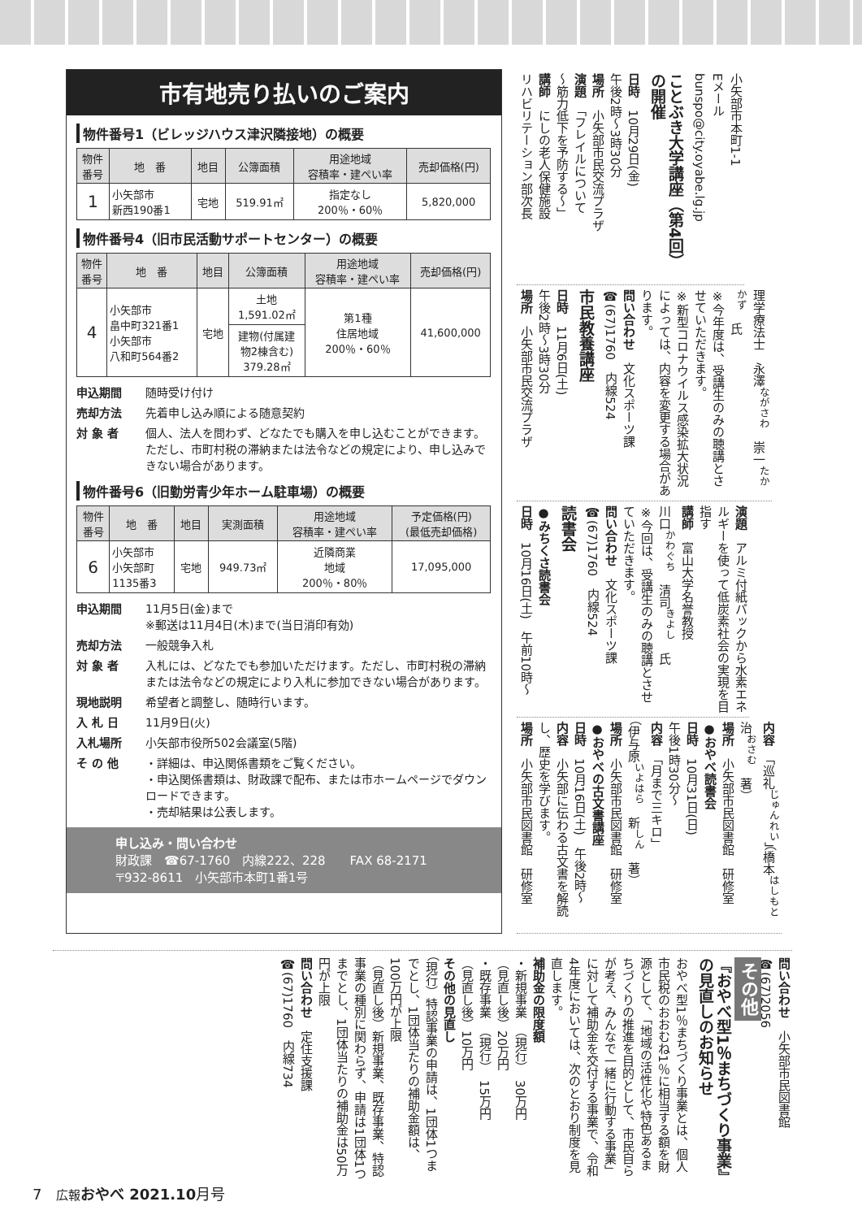小矢部市本町1-1
Eメール
bunspo@city.oyabe.lg.jp
ことぶき大学講座（第4回）の開催
日時　10月29日(金)
午後2時～3時30分
場所　小矢部市民交流プラザ
演題　「フレイルについて
～筋力低下を予防する～」
講師　にしの老人保健施設
リハビリテーション部次長
理学療法士　永澤<sup>ながさわ</sup>　崇一<sup>たかかず</sup>　氏
※今年度は、受講生のみの聴講とさせていただきます。
※新型コロナウイルス感染拡大状況によっては、内容を変更する場合があります。
問い合わせ　文化スポーツ課
☎(67)1760　内線524
市民教養講座
日時　11月6日(土)
午後2時～3時30分
場所　小矢部市民交流プラザ
演題　アルミ付紙パックから水素エネルギーを使って低炭素社会の実現を目指す
講師　富山大学名誉教授
川口<sup>かわぐち</sup>　清司<sup>きよし</sup>　氏
※今回は、受講生のみの聴講とさせていただきます。
問い合わせ　文化スポーツ課
☎(67)1760　内線524
読書会
●みちくさ読書会
日時　10月16日(土)　午前10時～
内容　「巡礼<sup>じゅんれい</sup>」（橋本<sup>はしもと</sup>　治<sup>おさむ</sup>　著）
場所　小矢部市民図書館　研修室
●おやべ読書会
日時　10月31日(日)
午後1時30分～
内容　「月まで三キロ」
（伊与原<sup>いよはら</sup>　新<sup>しん</sup>　著）
場所　小矢部市民図書館　研修室
●おやべの古文書講座
日時　10月16日(土)　午後2時～
内容　小矢部に伝わる古文書を解読し、歴史を学びます。
場所　小矢部市民図書館　研修室
市有地売り払いのご案内
物件番号1（ビレッジハウス津沢隣接地）の概要
| 物件 番号 | 地 番 | 地目 | 公簿面積 | 用途地域 容積率・建ぺい率 | 売却価格(円) |
| --- | --- | --- | --- | --- | --- |
| 1 | 小矢部市 新西190番1 | 宅地 | 519.91㎡ | 指定なし 200％・60％ | 5,820,000 |
物件番号4（旧市民活動サポートセンター）の概要
| 物件 番号 | 地 番 | 地目 | 公簿面積 | 用途地域 容積率・建ぺい率 | 売却価格(円) |
| --- | --- | --- | --- | --- | --- |
| 4 | 小矢部市 畠中町321番1 小矢部市 八和町564番2 | 宅地 | 土地 1,591.02㎡ | 第1種 住居地域 200％・60％ | 41,600,000 |
| | | | 建物(付属建 物2棟含む) 379.28㎡ | | |
申込期間 随時受け付け 売却方法 先着申し込み順による随意契約 対 象 者 個人、法人を問わず、どなたでも購入を申し込むことができます。ただし、市町村税の滞納または法令などの規定により、申し込みできない場合があります。
物件番号6（旧勤労青少年ホーム駐車場）の概要
| 物件 番号 | 地 番 | 地目 | 実測面積 | 用途地域 容積率・建ぺい率 | 予定価格(円) (最低売却価格) |
| --- | --- | --- | --- | --- | --- |
| 6 | 小矢部市 小矢部町 1135番3 | 宅地 | 949.73㎡ | 近隣商業 地域 200％・80％ | 17,095,000 |
申込期間 11月5日(金)まで
※郵送は11月4日(木)まで(当日消印有効) 売却方法 一般競争入札 対 象 者 入札には、どなたでも参加いただけます。ただし、市町村税の滞納または法令などの規定により入札に参加できない場合があります。 現地説明 希望者と調整し、随時行います。 入 札 日 11月9日(火) 入札場所 小矢部市役所502会議室(5階) そ の 他 ・詳細は、申込関係書類をご覧ください。
・申込関係書類は、財政課で配布、または市ホームページでダウンロードできます。
・売却結果は公表します。
申し込み・問い合わせ
財政課　☎67-1760　内線222、228　　FAX 68-2171
〒932-8611　小矢部市本町1番1号
問い合わせ　小矢部市民図書館
☎(67)2056
その他
『おやべ型1％まちづくり事業』の見直しのお知らせ
おやべ型1％まちづくり事業とは、個人市民税のおおむね1％に相当する額を財源として、「地域の活性化や特色あるまちづくりの推進を目的として、市民自らが考え、みんなで一緒に行動する事業」に対して補助金を交付する事業で、令和4年度においては、次のとおり制度を見直します。
補助金の限度額
・新規事業　（現行）　30万円
（見直し後）20万円
・既存事業　（現行）　15万円
（見直し後）10万円
その他の見直し
（現行）特認事業の申請は、1団体1つまでとし、1団体当たりの補助金額は、100万円が上限
（見直し後）新規事業、既存事業、特認事業の種別に関わらず、申請は1団体1つまでとし、1団体当たりの補助金は50万円が上限
問い合わせ　定住支援課
☎(67)1760　内線734
7　広報 おやべ 2021.10月号